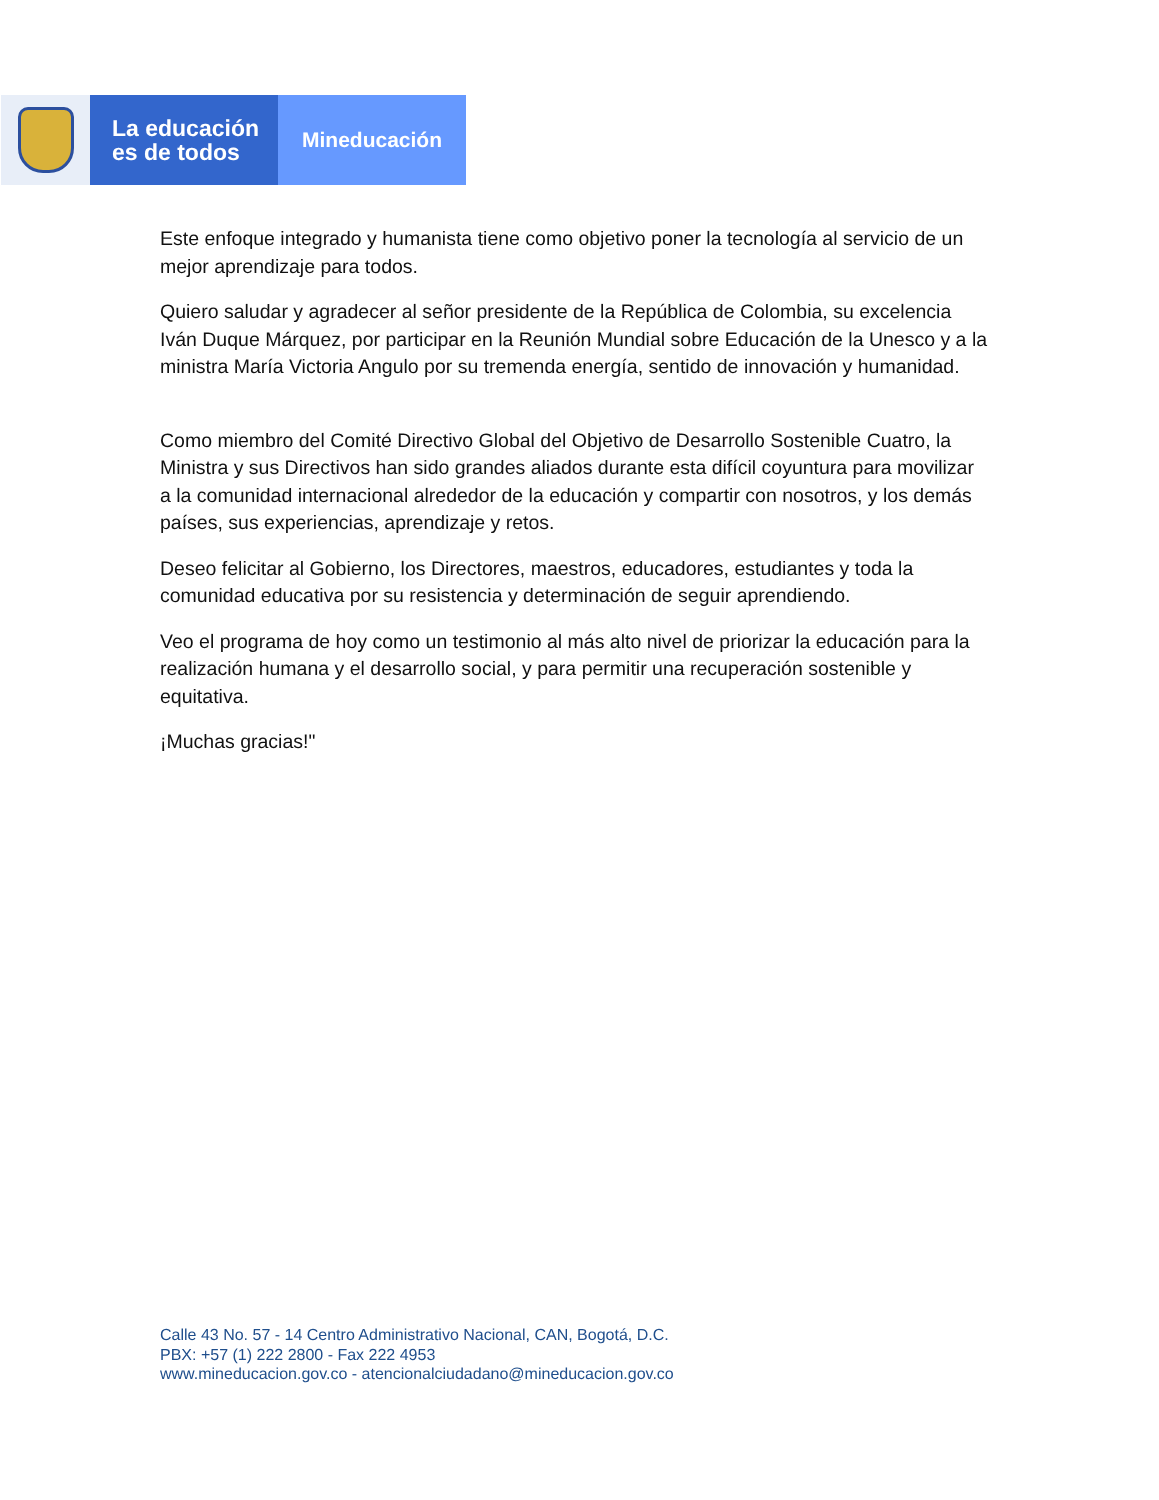La educación
es de todos
Mineducación
Este enfoque integrado y humanista tiene como objetivo poner la tecnología al servicio de un mejor aprendizaje para todos.
Quiero saludar y agradecer al señor presidente de la República de Colombia, su excelencia Iván Duque Márquez, por participar en la Reunión Mundial sobre Educación de la Unesco y a la ministra María Victoria Angulo por su tremenda energía, sentido de innovación y humanidad.
Como miembro del Comité Directivo Global del Objetivo de Desarrollo Sostenible Cuatro, la Ministra y sus Directivos han sido grandes aliados durante esta difícil coyuntura para movilizar a la comunidad internacional alrededor de la educación y compartir con nosotros, y los demás países, sus experiencias, aprendizaje y retos.
Deseo felicitar al Gobierno, los Directores, maestros, educadores, estudiantes y toda la comunidad educativa por su resistencia y determinación de seguir aprendiendo.
Veo el programa de hoy como un testimonio al más alto nivel de priorizar la educación para la realización humana y el desarrollo social, y para permitir una recuperación sostenible y equitativa.
¡Muchas gracias!"
Calle 43 No. 57 - 14 Centro Administrativo Nacional, CAN, Bogotá, D.C.
PBX: +57 (1) 222 2800 - Fax 222 4953
www.mineducacion.gov.co - atencionalciudadano@mineducacion.gov.co